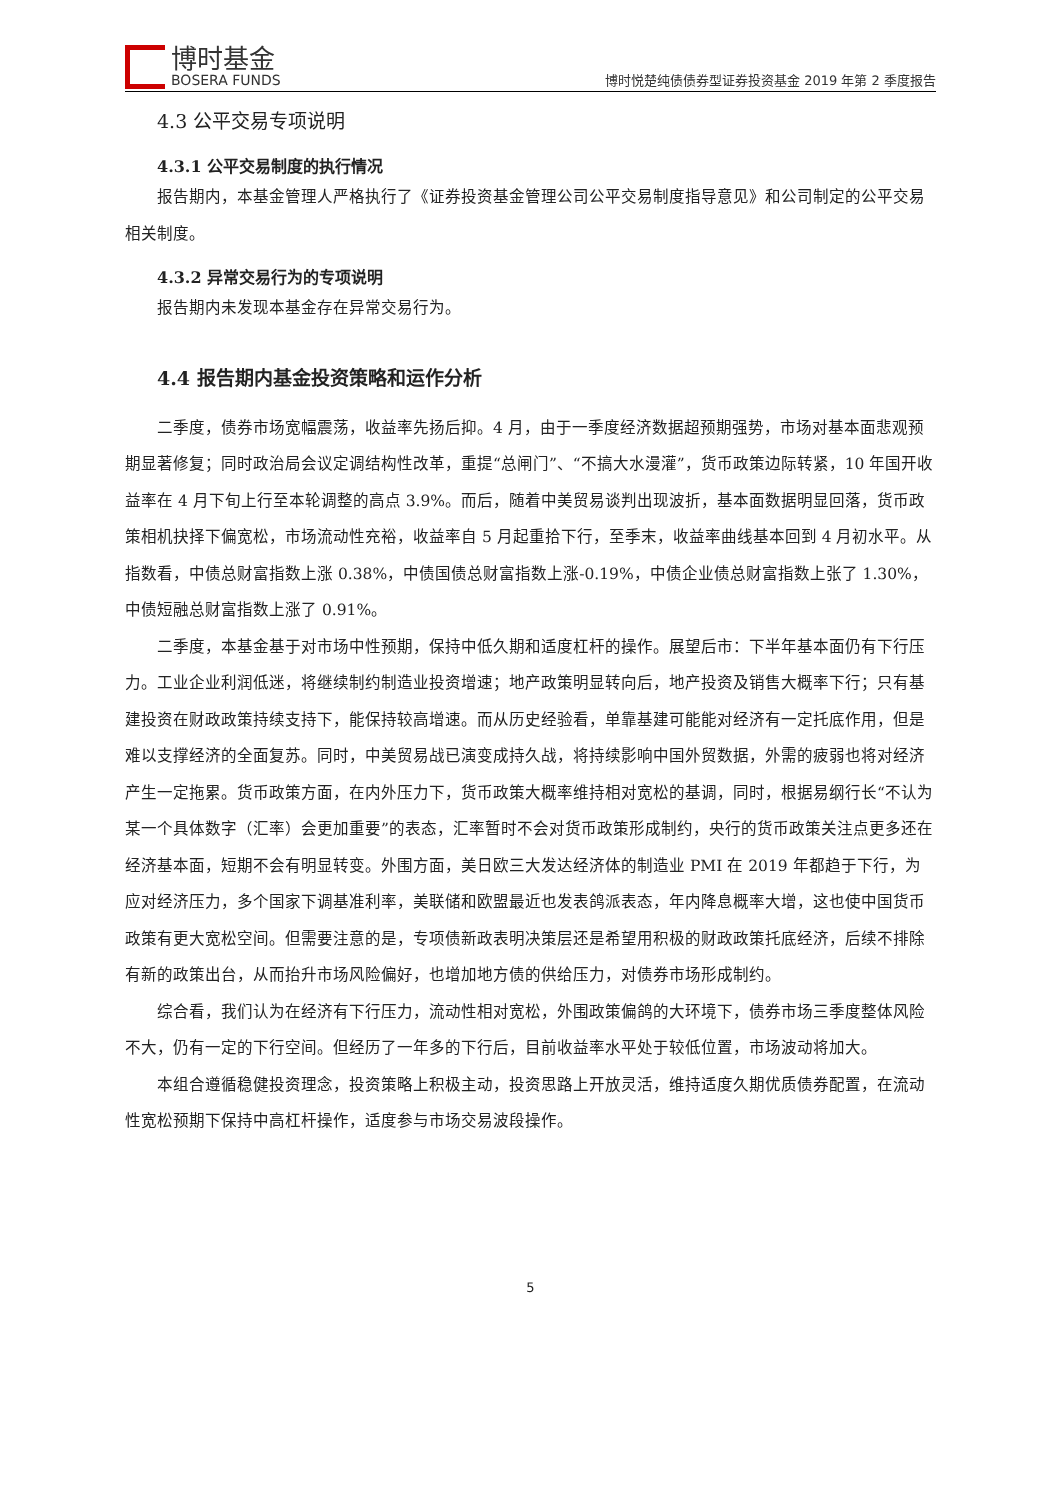博时基金
BOSERA FUNDS
博时悦楚纯债债券型证券投资基金 2019 年第 2 季度报告
4.3 公平交易专项说明
4.3.1 公平交易制度的执行情况
报告期内，本基金管理人严格执行了《证券投资基金管理公司公平交易制度指导意见》和公司制定的公平交易相关制度。
4.3.2 异常交易行为的专项说明
报告期内未发现本基金存在异常交易行为。
4.4 报告期内基金投资策略和运作分析
二季度，债券市场宽幅震荡，收益率先扬后抑。4 月，由于一季度经济数据超预期强势，市场对基本面悲观预期显著修复；同时政治局会议定调结构性改革，重提“总闸门”、“不搞大水漫灌”，货币政策边际转紧，10 年国开收益率在 4 月下旬上行至本轮调整的高点 3.9%。而后，随着中美贸易谈判出现波折，基本面数据明显回落，货币政策相机抉择下偏宽松，市场流动性充裕，收益率自 5 月起重拾下行，至季末，收益率曲线基本回到 4 月初水平。从指数看，中债总财富指数上涨 0.38%，中债国债总财富指数上涨-0.19%，中债企业债总财富指数上张了 1.30%，中债短融总财富指数上涨了 0.91%。
二季度，本基金基于对市场中性预期，保持中低久期和适度杠杆的操作。展望后市：下半年基本面仍有下行压力。工业企业利润低迷，将继续制约制造业投资增速；地产政策明显转向后，地产投资及销售大概率下行；只有基建投资在财政政策持续支持下，能保持较高增速。而从历史经验看，单靠基建可能能对经济有一定托底作用，但是难以支撑经济的全面复苏。同时，中美贸易战已演变成持久战，将持续影响中国外贸数据，外需的疲弱也将对经济产生一定拖累。货币政策方面，在内外压力下，货币政策大概率维持相对宽松的基调，同时，根据易纲行长“不认为某一个具体数字（汇率）会更加重要”的表态，汇率暂时不会对货币政策形成制约，央行的货币政策关注点更多还在经济基本面，短期不会有明显转变。外围方面，美日欧三大发达经济体的制造业 PMI 在 2019 年都趋于下行，为应对经济压力，多个国家下调基准利率，美联储和欧盟最近也发表鸽派表态，年内降息概率大增，这也使中国货币政策有更大宽松空间。但需要注意的是，专项债新政表明决策层还是希望用积极的财政政策托底经济，后续不排除有新的政策出台，从而抬升市场风险偏好，也增加地方债的供给压力，对债券市场形成制约。
综合看，我们认为在经济有下行压力，流动性相对宽松，外围政策偏鸽的大环境下，债券市场三季度整体风险不大，仍有一定的下行空间。但经历了一年多的下行后，目前收益率水平处于较低位置，市场波动将加大。
本组合遵循稳健投资理念，投资策略上积极主动，投资思路上开放灵活，维持适度久期优质债券配置，在流动性宽松预期下保持中高杠杆操作，适度参与市场交易波段操作。
5